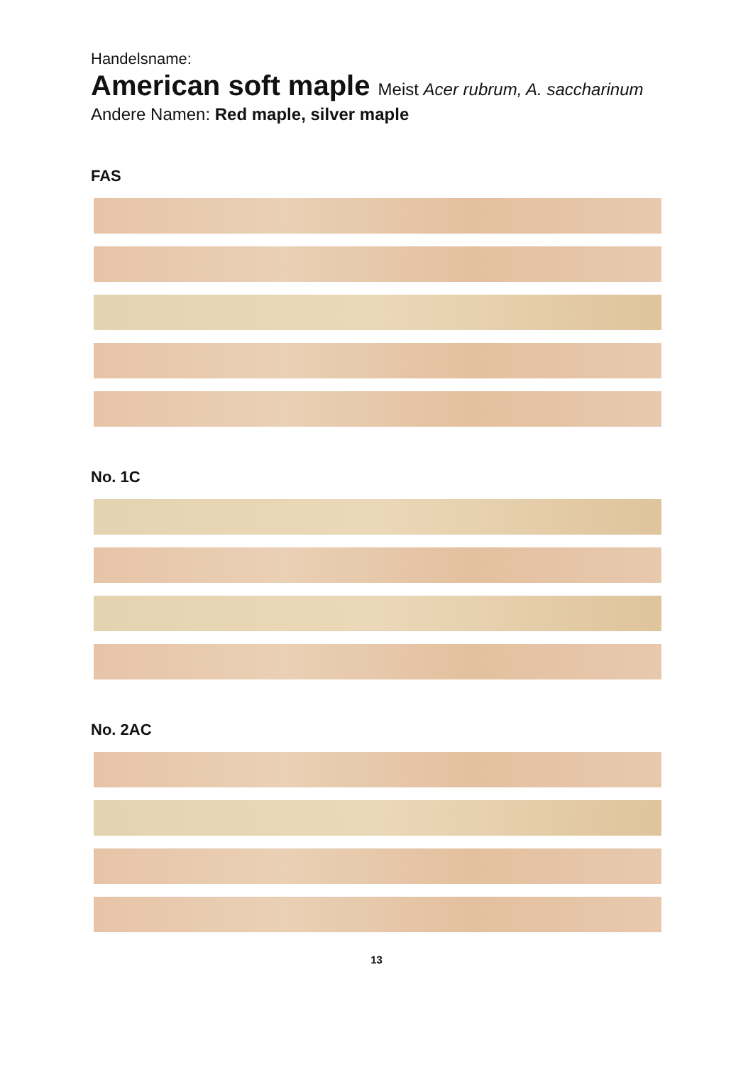Handelsname:
American soft maple Meist Acer rubrum, A. saccharinum
Andere Namen: Red maple, silver maple
FAS
No. 1C
No. 2AC
13